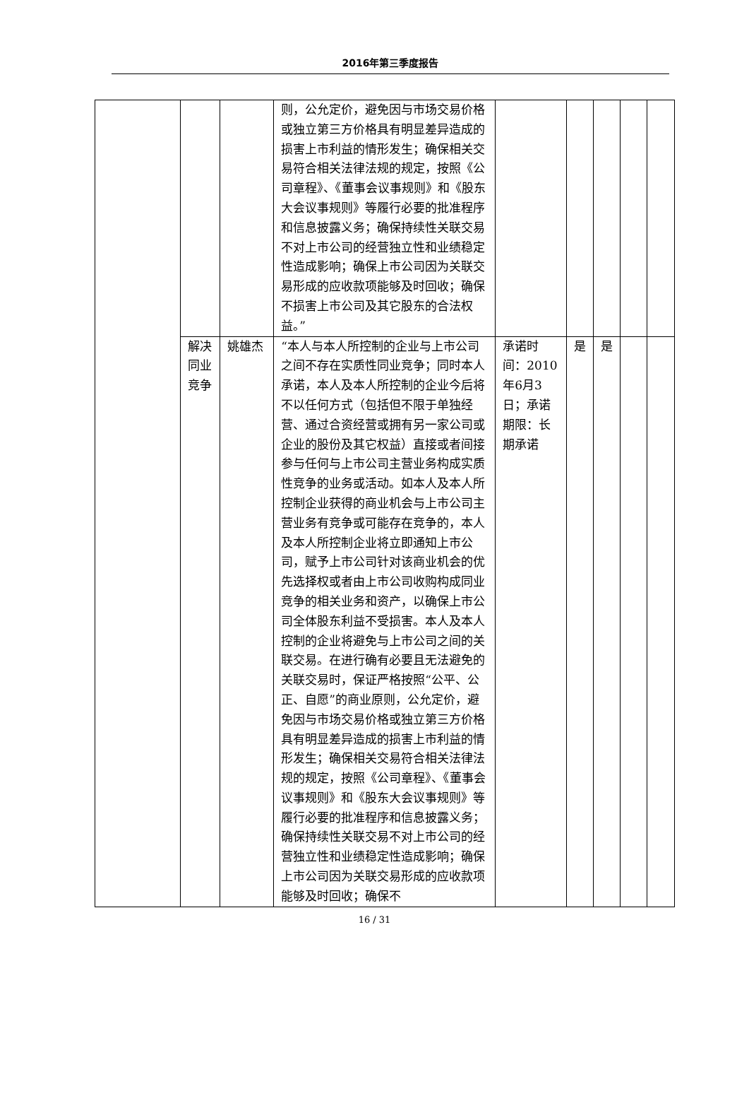2016年第三季度报告
| | | | 则，公允定价，避免因与市场交易价格或独立第三方价格具有明显差异造成的损害上市利益的情形发生；确保相关交易符合相关法律法规的规定，按照《公司章程》、《董事会议事规则》和《股东大会议事规则》等履行必要的批准程序和信息披露义务；确保持续性关联交易不对上市公司的经营独立性和业绩稳定性造成影响；确保上市公司因为关联交易形成的应收款项能够及时回收；确保不损害上市公司及其它股东的合法权益。” | | | | | |
| | 解决同业竞争 | 姚雄杰 | “本人与本人所控制的企业与上市公司之间不存在实质性同业竞争；同时本人承诺，本人及本人所控制的企业今后将不以任何方式（包括但不限于单独经营、通过合资经营或拥有另一家公司或企业的股份及其它权益）直接或者间接参与任何与上市公司主营业务构成实质性竞争的业务或活动。如本人及本人所控制企业获得的商业机会与上市公司主营业务有竞争或可能存在竞争的，本人及本人所控制企业将立即通知上市公司，赋予上市公司针对该商业机会的优先选择权或者由上市公司收购构成同业竞争的相关业务和资产，以确保上市公司全体股东利益不受损害。本人及本人控制的企业将避免与上市公司之间的关联交易。在进行确有必要且无法避免的关联交易时，保证严格按照“公平、公正、自愿”的商业原则，公允定价，避免因与市场交易价格或独立第三方价格具有明显差异造成的损害上市利益的情形发生；确保相关交易符合相关法律法规的规定，按照《公司章程》、《董事会议事规则》和《股东大会议事规则》等履行必要的批准程序和信息披露义务；确保持续性关联交易不对上市公司的经营独立性和业绩稳定性造成影响；确保上市公司因为关联交易形成的应收款项能够及时回收；确保不 | 承诺时间：2010年6月3日；承诺期限：长期承诺 | 是 | 是 | | |
16 / 31